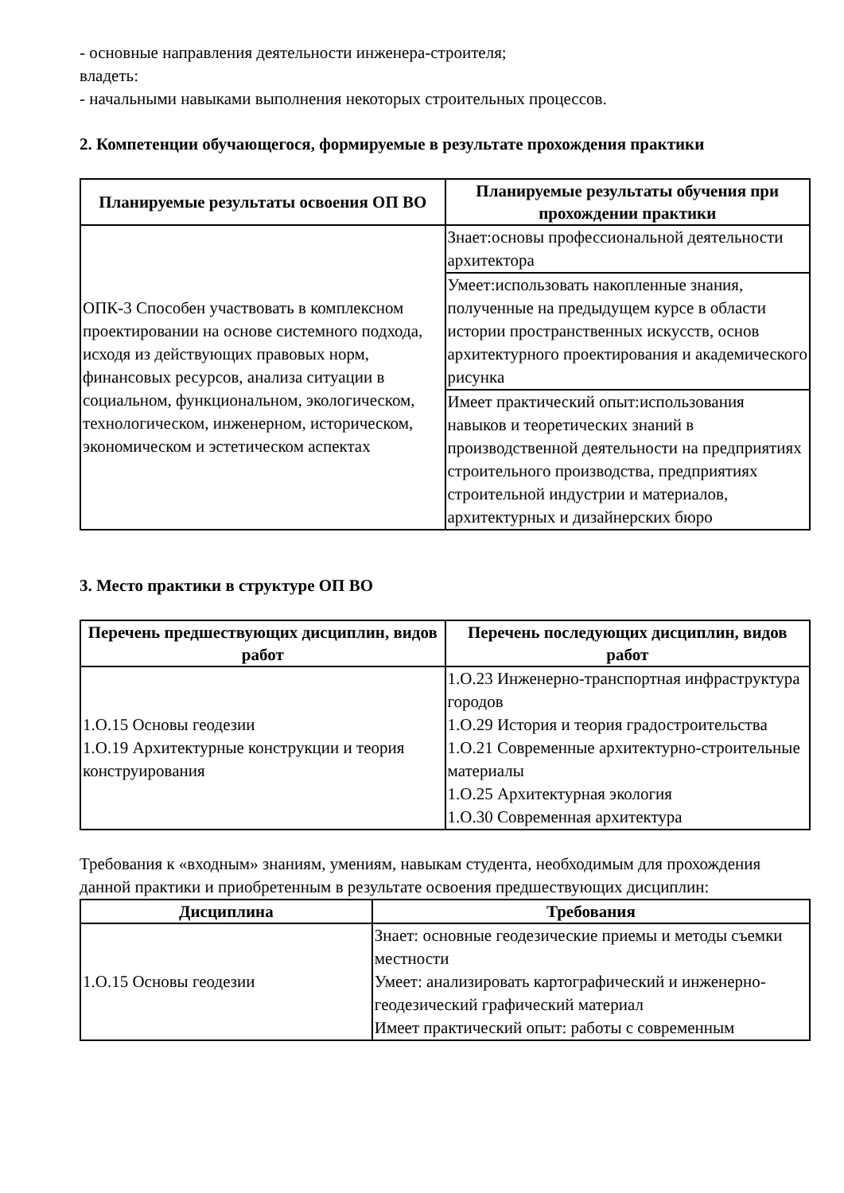- основные направления деятельности инженера-строителя;
владеть:
- начальными навыками выполнения некоторых строительных процессов.
2. Компетенции обучающегося, формируемые в результате прохождения практики
| Планируемые результаты освоения ОП ВО | Планируемые результаты обучения при прохождении практики |
| --- | --- |
| ОПК-3 Способен участвовать в комплексном проектировании на основе системного подхода, исходя из действующих правовых норм, финансовых ресурсов, анализа ситуации в социальном, функциональном, экологическом, технологическом, инженерном, историческом, экономическом и эстетическом аспектах | Знает:основы профессиональной деятельности архитектора |
| | Умеет:использовать накопленные знания, полученные на предыдущем курсе в области истории пространственных искусств, основ архитектурного проектирования и академического рисунка |
| | Имеет практический опыт:использования навыков и теоретических знаний в производственной деятельности на предприятиях строительного производства, предприятиях строительной индустрии и материалов, архитектурных и дизайнерских бюро |
3. Место практики в структуре ОП ВО
| Перечень предшествующих дисциплин, видов работ | Перечень последующих дисциплин, видов работ |
| --- | --- |
| 1.О.15 Основы геодезии 1.О.19 Архитектурные конструкции и теория конструирования | 1.О.23 Инженерно-транспортная инфраструктура городов 1.О.29 История и теория градостроительства 1.О.21 Современные архитектурно-строительные материалы 1.О.25 Архитектурная экология 1.О.30 Современная архитектура |
Требования к «входным» знаниям, умениям, навыкам студента, необходимым для прохождения данной практики и приобретенным в результате освоения предшествующих дисциплин:
| Дисциплина | Требования |
| --- | --- |
| 1.О.15 Основы геодезии | Знает: основные геодезические приемы и методы съемки местности Умеет: анализировать картографический и инженерно-геодезический графический материал Имеет практический опыт: работы с современным |